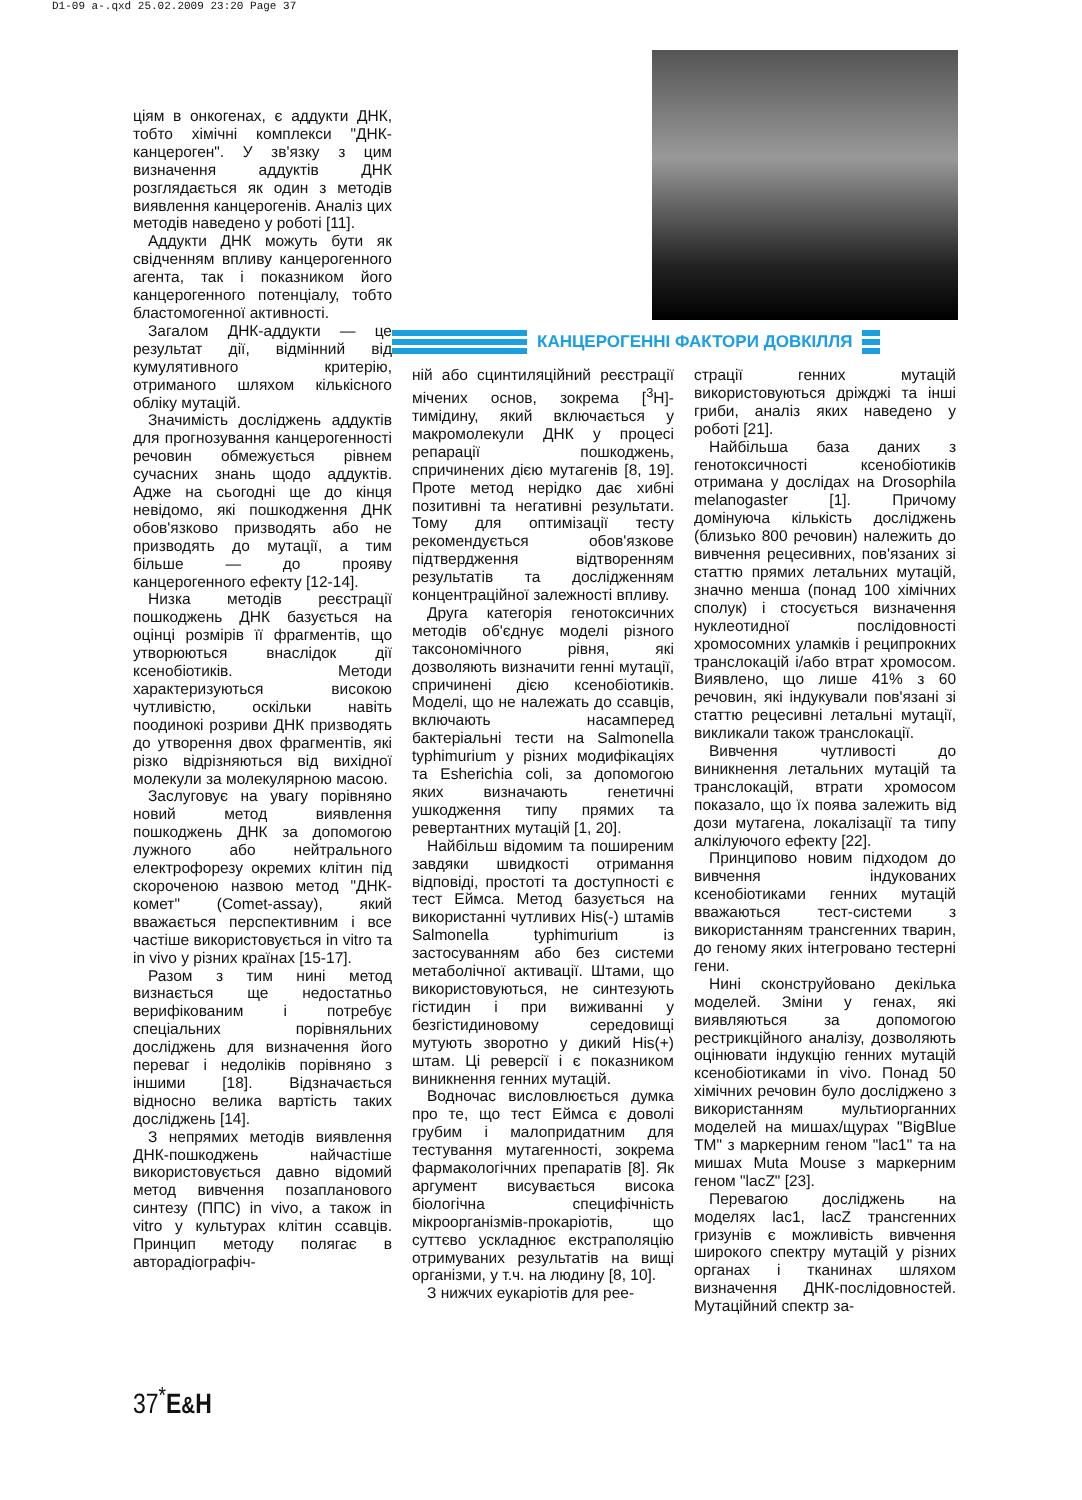D1-09 a-.qxd 25.02.2009 23:20 Page 37
ціям в онкогенах, є аддукти ДНК, тобто хімічні комплекси "ДНК-канцероген". У зв'язку з цим визначення аддуктів ДНК розглядається як один з методів виявлення канцерогенів. Аналіз цих методів наведено у роботі [11].
Аддукти ДНК можуть бути як свідченням впливу канцерогенного агента, так і показником його канцерогенного потенціалу, тобто бластомогенної активності.
Загалом ДНК-аддукти — це результат дії, відмінний від кумулятивного критерію, отриманого шляхом кількісного обліку мутацій.
Значимість досліджень аддуктів для прогнозування канцерогенності речовин обмежується рівнем сучасних знань щодо аддуктів. Адже на сьогодні ще до кінця невідомо, які пошкодження ДНК обов'язково призводять або не призводять до мутації, а тим більше — до прояву канцерогенного ефекту [12-14].
Низка методів реєстрації пошкоджень ДНК базується на оцінці розмірів її фрагментів, що утворюються внаслідок дії ксенобіотиків. Методи характеризуються високою чутливістю, оскільки навіть поодинокі розриви ДНК призводять до утворення двох фрагментів, які різко відрізняються від вихідної молекули за молекулярною масою.
Заслуговує на увагу порівняно новий метод виявлення пошкоджень ДНК за допомогою лужного або нейтрального електрофорезу окремих клітин під скороченою назвою метод "ДНК-комет" (Comet-assay), який вважається перспективним і все частіше використовується in vitro та in vivo у різних країнах [15-17].
Разом з тим нині метод визнається ще недостатньо верифікованим і потребує спеціальних порівняльних досліджень для визначення його переваг і недоліків порівняно з іншими [18]. Відзначається відносно велика вартість таких досліджень [14].
З непрямих методів виявлення ДНК-пошкоджень найчастіше використовується давно відомий метод вивчення позапланового синтезу (ППС) in vivo, а також in vitro у культурах клітин ссавців. Принцип методу полягає в авторадіографіч-
КАНЦЕРОГЕННІ ФАКТОРИ ДОВКІЛЛЯ
ній або сцинтиляційний реєстрації мічених основ, зокрема [<sup>3</sup>H]-тимідину, який включається у макромолекули ДНК у процесі репарації пошкоджень, спричинених дією мутагенів [8, 19]. Проте метод нерідко дає хибні позитивні та негативні результати. Тому для оптимізації тесту рекомендується обов'язкове підтвердження відтворенням результатів та дослідженням концентраційної залежності впливу.
Друга категорія генотоксичних методів об'єднує моделі різного таксономічного рівня, які дозволяють визначити генні мутації, спричинені дією ксенобіотиків. Моделі, що не належать до ссавців, включають насамперед бактеріальні тести на Salmonella typhimurium у різних модифікаціях та Esherichia coli, за допомогою яких визначають генетичні ушкодження типу прямих та ревертантних мутацій [1, 20].
Найбільш відомим та поширеним завдяки швидкості отримання відповіді, простоті та доступності є тест Еймса. Метод базується на використанні чутливих His(-) штамів Salmonella typhimurium із застосуванням або без системи метаболічної активації. Штами, що використовуються, не синтезують гістидин і при виживанні у безгістидиновому середовищі мутують зворотно у дикий His(+) штам. Ці реверсії і є показником виникнення генних мутацій.
Водночас висловлюється думка про те, що тест Еймса є доволі грубим і малопридатним для тестування мутагенності, зокрема фармакологічних препаратів [8]. Як аргумент висувається висока біологічна специфічність мікроорганізмів-прокаріотів, що суттєво ускладнює екстраполяцію отримуваних результатів на вищі організми, у т.ч. на людину [8, 10].
З нижчих еукаріотів для рее-
страції генних мутацій використовуються дріжджі та інші гриби, аналіз яких наведено у роботі [21].
Найбільша база даних з генотоксичності ксенобіотиків отримана у дослідах на Drosophila melanogaster [1]. Причому домінуюча кількість досліджень (близько 800 речовин) належить до вивчення рецесивних, пов'язаних зі статтю прямих летальних мутацій, значно менша (понад 100 хімічних сполук) і стосується визначення нуклеотидної послідовності хромосомних уламків і реципрокних транслокацій і/або втрат хромосом. Виявлено, що лише 41% з 60 речовин, які індукували пов'язані зі статтю рецесивні летальні мутації, викликали також транслокації.
Вивчення чутливості до виникнення летальних мутацій та транслокацій, втрати хромосом показало, що їх поява залежить від дози мутагена, локалізації та типу алкілуючого ефекту [22].
Принципово новим підходом до вивчення індукованих ксенобіотиками генних мутацій вважаються тест-системи з використанням трансгенних тварин, до геному яких інтегровано тестерні гени.
Нині сконструйовано декілька моделей. Зміни у генах, які виявляються за допомогою рестрикційного аналізу, дозволяють оцінювати індукцію генних мутацій ксенобіотиками in vivo. Понад 50 хімічних речовин було досліджено з використанням мультиорганних моделей на мишах/щурах "BigBlue TM" з маркерним геном "lac1" та на мишах Muta Mouse з маркерним геном "lacZ" [23].
Перевагою досліджень на моделях lac1, lacZ трансгенних гризунів є можливість вивчення широкого спектру мутацій у різних органах і тканинах шляхом визначення ДНК-послідовностей. Мутаційний спектр за-
37<sup>*</sup>E&H